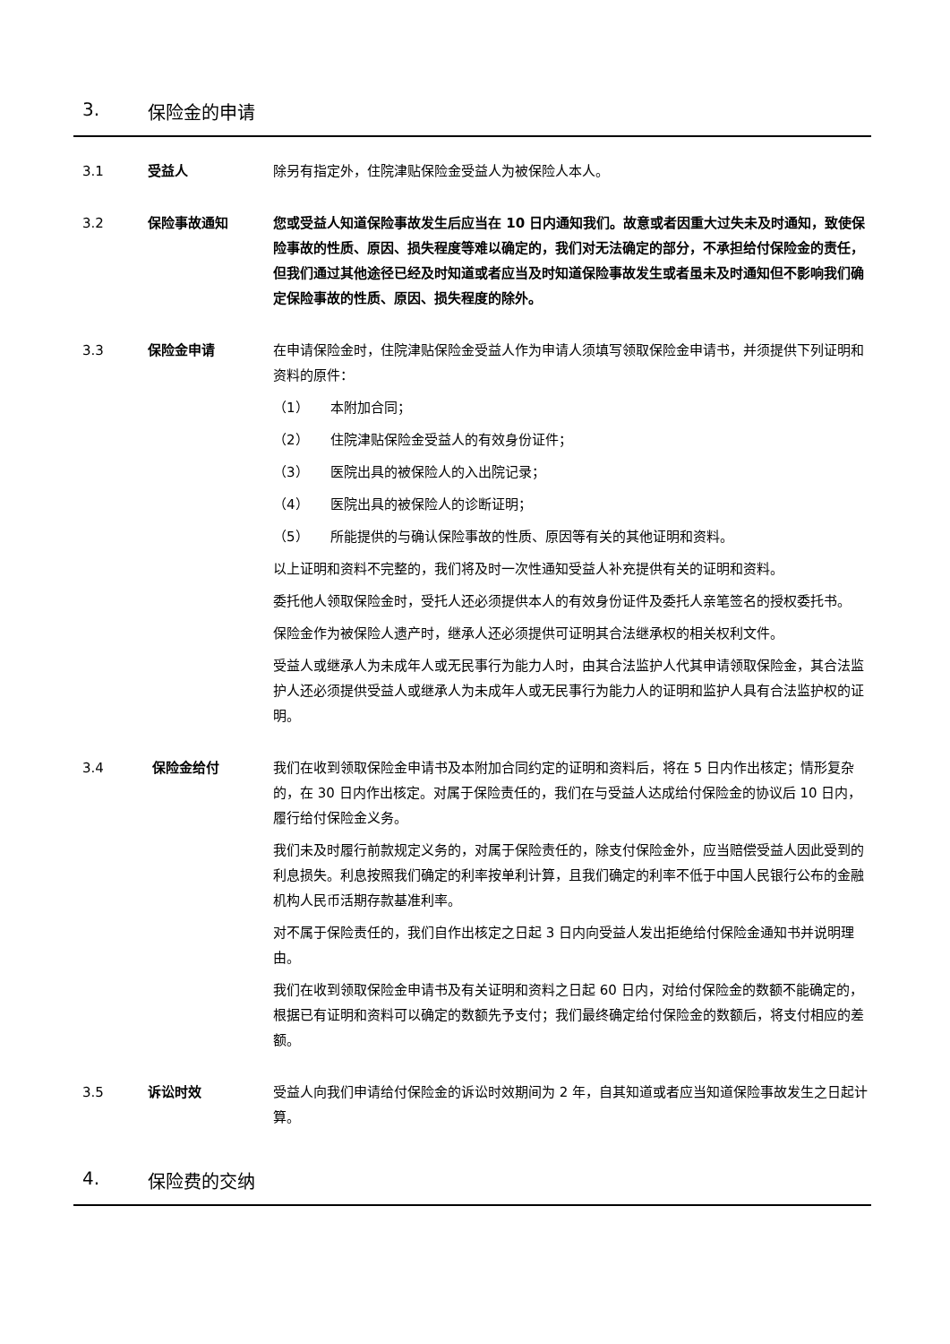3. 保险金的申请
3.1 受益人 除另有指定外，住院津贴保险金受益人为被保险人本人。
3.2 保险事故通知 您或受益人知道保险事故发生后应当在 10 日内通知我们。故意或者因重大过失未及时通知，致使保险事故的性质、原因、损失程度等难以确定的，我们对无法确定的部分，不承担给付保险金的责任，但我们通过其他途径已经及时知道或者应当及时知道保险事故发生或者虽未及时通知但不影响我们确定保险事故的性质、原因、损失程度的除外。
3.3 保险金申请 在申请保险金时，住院津贴保险金受益人作为申请人须填写领取保险金申请书，并须提供下列证明和资料的原件：
（1） 本附加合同；
（2） 住院津贴保险金受益人的有效身份证件；
（3） 医院出具的被保险人的入出院记录；
（4） 医院出具的被保险人的诊断证明；
（5） 所能提供的与确认保险事故的性质、原因等有关的其他证明和资料。
以上证明和资料不完整的，我们将及时一次性通知受益人补充提供有关的证明和资料。
委托他人领取保险金时，受托人还必须提供本人的有效身份证件及委托人亲笔签名的授权委托书。
保险金作为被保险人遗产时，继承人还必须提供可证明其合法继承权的相关权利文件。
受益人或继承人为未成年人或无民事行为能力人时，由其合法监护人代其申请领取保险金，其合法监护人还必须提供受益人或继承人为未成年人或无民事行为能力人的证明和监护人具有合法监护权的证明。
3.4 保险金给付 我们在收到领取保险金申请书及本附加合同约定的证明和资料后，将在 5 日内作出核定；情形复杂的，在 30 日内作出核定。对属于保险责任的，我们在与受益人达成给付保险金的协议后 10 日内，履行给付保险金义务。
我们未及时履行前款规定义务的，对属于保险责任的，除支付保险金外，应当赔偿受益人因此受到的利息损失。利息按照我们确定的利率按单利计算，且我们确定的利率不低于中国人民银行公布的金融机构人民币活期存款基准利率。
对不属于保险责任的，我们自作出核定之日起 3 日内向受益人发出拒绝给付保险金通知书并说明理由。
我们在收到领取保险金申请书及有关证明和资料之日起 60 日内，对给付保险金的数额不能确定的，根据已有证明和资料可以确定的数额先予支付；我们最终确定给付保险金的数额后，将支付相应的差额。
3.5 诉讼时效 受益人向我们申请给付保险金的诉讼时效期间为 2 年，自其知道或者应当知道保险事故发生之日起计算。
4. 保险费的交纳